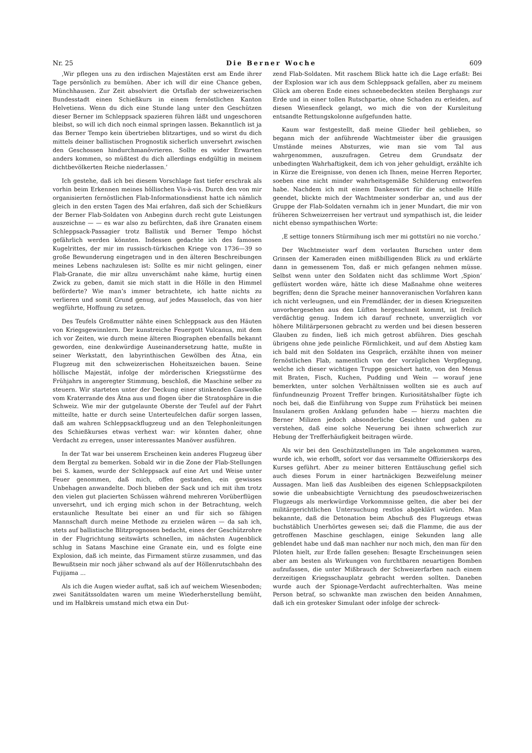Nr. 25 Die Berner Woche 609
‚Wir pflegen uns zu den irdischen Majestäten erst am Ende ihrer Tage persönlich zu bemühen. Aber ich will dir eine Chance geben, Münchhausen. Zur Zeit absolviert die Ortsflab der schweizerischen Bundesstadt einen Schießkurs in einem fernöstlichen Kanton Helvetiens. Wenn du dich eine Stunde lang unter den Geschützen dieser Berner im Schleppsack spazieren führen läßt und ungeschoren bleibst, so will ich dich noch einmal springen lassen. Bekanntlich ist ja das Berner Tempo kein übertrieben blitzartiges, und so wirst du dich mittels deiner ballistischen Prognostik sicherlich unversehrt zwischen den Geschossen hindurchmanövrieren. Sollte es wider Erwarten anders kommen, so müßtest du dich allerdings endgültig in meinem dichtbevölkerten Reiche niederlassen.’
Ich gestehe, daß ich bei diesem Vorschlage fast tiefer erschrak als vorhin beim Erkennen meines höllischen Vis-à-vis. Durch den von mir organisierten fernöstlichen Flab-Informationsdienst hatte ich nämlich gleich in den ersten Tagen des Mai erfahren, daß sich der Schießkurs der Berner Flab-Soldaten von Anbeginn durch recht gute Leistungen auszeichne — — es war also zu befürchten, daß ihre Granaten einem Schleppsack-Passagier trotz Ballistik und Berner Tempo höchst gefährlich werden könnten. Indessen gedachte ich des famosen Kugelrittes, der mir im russisch-türkischen Kriege von 1736—39 so große Bewunderung eingetragen und in den älteren Beschreibungen meines Lebens nachzulesen ist: Sollte es mir nicht gelingen, einer Flab-Granate, die mir allzu unverschämt nahe käme, hurtig einen Zwick zu geben, damit sie mich statt in die Hölle in den Himmel beförderte? Wie man’s immer betrachtete, ich hatte nichts zu verlieren und somit Grund genug, auf jedes Mauseloch, das von hier wegführte, Hoffnung zu setzen.
Des Teufels Großmutter nähte einen Schleppsack aus den Häuten von Kriegsgewinnlern. Der kunstreiche Feuergott Vulcanus, mit dem ich vor Zeiten, wie durch meine älteren Biographen ebenfalls bekannt geworden, eine denkwürdige Auseinandersetzung hatte, mußte in seiner Werkstatt, den labyrinthischen Gewölben des Ätna, ein Flugzeug mit den schweizerischen Hoheitszeichen bauen. Seine höllische Majestät, infolge der mörderischen Kriegsstürme des Frühjahrs in angeregter Stimmung, beschloß, die Maschine selber zu steuern. Wir starteten unter der Deckung einer stinkenden Gaswolke vom Kraterrande des Ätna aus und flogen über die Stratosphäre in die Schweiz. Wie mir der gutgelaunte Oberste der Teufel auf der Fahrt mitteilte, hatte er durch seine Unterteufelchen dafür sorgen lassen, daß am wahren Schleppsackflugzeug und an den Telephonleitungen des Schießkurses etwas verhext war: wir könnten daher, ohne Verdacht zu erregen, unser interessantes Manöver ausführen.
In der Tat war bei unserem Erscheinen kein anderes Flugzeug über dem Bergtal zu bemerken. Sobald wir in die Zone der Flab-Stellungen bei S. kamen, wurde der Schleppsack auf eine Art und Weise unter Feuer genommen, daß mich, offen gestanden, ein gewisses Unbehagen anwandelte. Doch blieben der Sack und ich mit ihm trotz den vielen gut placierten Schüssen während mehreren Vorüberflügen unversehrt, und ich erging mich schon in der Betrachtung, welch erstaunliche Resultate bei einer an und für sich so fähigen Mannschaft durch meine Methode zu erzielen wären — da sah ich, stets auf ballistische Blitzprognosen bedacht, eines der Geschützrohre in der Flugrichtung seitswärts schnellen, im nächsten Augenblick schlug in Satans Maschine eine Granate ein, und es folgte eine Explosion, daß ich meinte, das Firmament stürze zusammen, und das Bewußtsein mir noch jäher schwand als auf der Höllenrutschbahn des Fujijama ...
Als ich die Augen wieder auftat, saß ich auf weichem Wiesenboden; zwei Sanitätssoldaten waren um meine Wiederherstellung bemüht, und im Halbkreis umstand mich etwa ein Dut-
zend Flab-Soldaten. Mit raschem Blick hatte ich die Lage erfaßt: Bei der Explosion war ich aus dem Schleppsack gefallen, aber zu meinem Glück am oberen Ende eines schneebedeckten steilen Berghangs zur Erde und in einer tollen Rutschpartie, ohne Schaden zu erleiden, auf diesen Wiesenfleck gelangt, wo mich die von der Kursleitung entsandte Rettungskolonne aufgefunden hatte.
Kaum war festgestellt, daß meine Glieder heil geblieben, so begann mich der anführende Wachtmeister über die grausigen Umstände meines Absturzes, wie man sie vom Tal aus wahrgenommen, auszufragen. Getreu dem Grundsatz der unbedingten Wahrhaftigkeit, dem ich von jeher gehuldigt, erzählte ich in Kürze die Ereignisse, von denen ich Ihnen, meine Herren Reporter, soeben eine nicht minder wahrheitsgemäße Schilderung entworfen habe. Nachdem ich mit einem Dankeswort für die schnelle Hilfe geendet, blickte mich der Wachtmeister sonderbar an, und aus der Gruppe der Flab-Soldaten vernahm ich in jener Mundart, die mir von früheren Schweizerreisen her vertraut und sympathisch ist, die leider nicht ebenso sympathischen Worte:
‚E settige tonners Stürmihung isch mer mi gottstüri no nie vorcho.’
Der Wachtmeister warf dem vorlauten Burschen unter dem Grinsen der Kameraden einen mißbilligenden Blick zu und erklärte dann in gemessenem Ton, daß er mich gefangen nehmen müsse. Selbst wenn unter den Soldaten nicht das schlimme Wort ‚Spion’ geflüstert worden wäre, hätte ich diese Maßnahme ohne weiteres begriffen; denn die Sprache meiner hannoveranischen Vorfahren kann ich nicht verleugnen, und ein Fremdländer, der in diesen Kriegszeiten unvorhergesehen aus den Lüften hergeschneit kommt, ist freilich verdächtig genug. Indem ich darauf rechnete, unverzüglich vor höhere Militärpersonen gebracht zu werden und bei diesen besseren Glauben zu finden, ließ ich mich getrost abführen. Dies geschah übrigens ohne jede peinliche Förmlichkeit, und auf dem Abstieg kam ich bald mit den Soldaten ins Gespräch, erzählte ihnen von meiner fernöstlichen Flab, namentlich von der vorzüglichen Verpflegung, welche ich dieser wichtigen Truppe gesichert hatte, von den Menus mit Braten, Fisch, Kuchen, Pudding und Wein — worauf jene bemerkten, unter solchen Verhältnissen wollten sie es auch auf fünfundneunzig Prozent Treffer bringen. Kuriositätshalber fügte ich noch bei, daß die Einführung von Suppe zum Frühstück bei meinen Insulanern großen Anklang gefunden habe — hierzu machten die Berner Milizen jedoch absonderliche Gesichter und gaben zu verstehen, daß eine solche Neuerung bei ihnen schwerlich zur Hebung der Trefferhäufigkeit beitragen würde.
Als wir bei den Geschützstellungen im Tale angekommen waren, wurde ich, wie erhofft, sofort vor das versammelte Offizierskorps des Kurses geführt. Aber zu meiner bitteren Enttäuschung gefiel sich auch dieses Forum in einer hartnäckigen Bezweifelung meiner Aussagen. Man ließ das Ausbleiben des eigenen Schleppsackpiloten sowie die unbeabsichtigte Vernichtung des pseudoschweizerischen Flugzeugs als merkwürdige Vorkommnisse gelten, die aber bei der militärgerichtlichen Untersuchung restlos abgeklärt würden. Man bekannte, daß die Detonation beim Abschuß des Flugzeugs etwas buchstäblich Unerhörtes gewesen sei; daß die Flamme, die aus der getroffenen Maschine geschlagen, einige Sekunden lang alle geblendet habe und daß man nachher nur noch mich, den man für den Piloten hielt, zur Erde fallen gesehen: Besagte Erscheinungen seien aber am besten als Wirkungen von furchtbaren neuartigen Bomben aufzufassen, die unter Mißbrauch der Schweizerfarben nach einem derzeitigen Kriegsschauplatz gebracht werden sollten. Daneben wurde auch der Spionage-Verdacht aufrechterhalten. Was meine Person betraf, so schwankte man zwischen den beiden Annahmen, daß ich ein grotesker Simulant oder infolge der schreck-